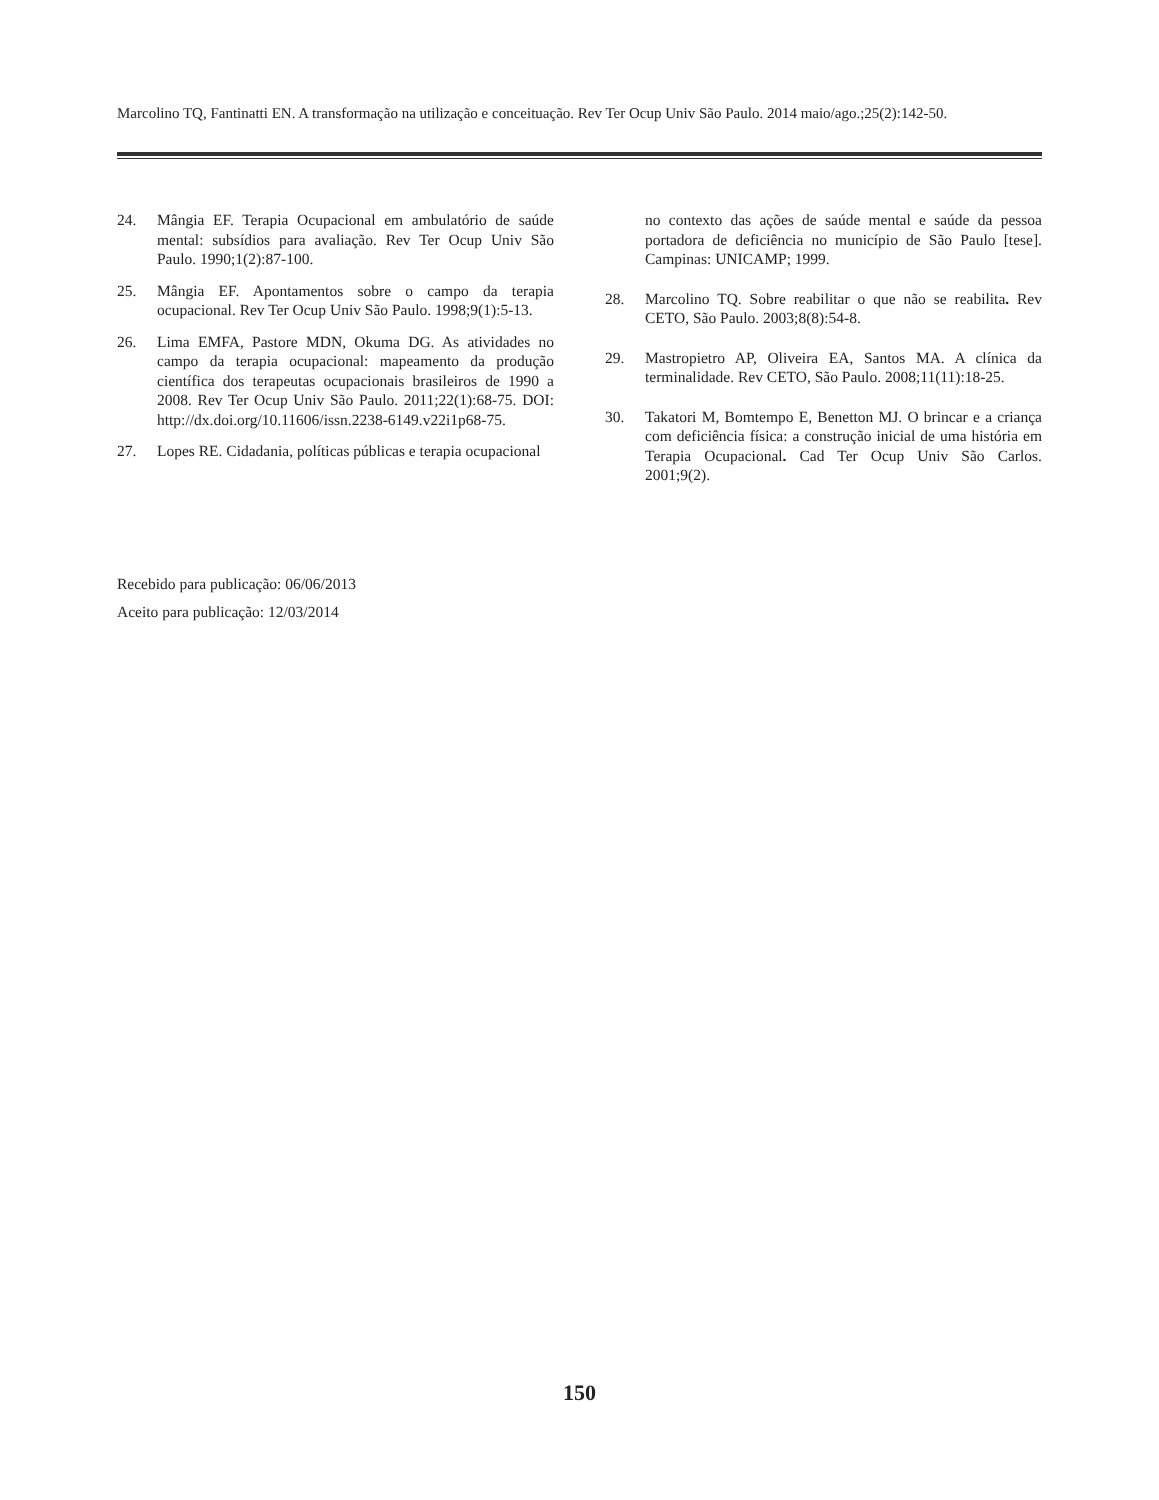Marcolino TQ, Fantinatti EN. A transformação na utilização e conceituação. Rev Ter Ocup Univ São Paulo. 2014 maio/ago.;25(2):142-50.
24. Mângia EF. Terapia Ocupacional em ambulatório de saúde mental: subsídios para avaliação. Rev Ter Ocup Univ São Paulo. 1990;1(2):87-100.
25. Mângia EF. Apontamentos sobre o campo da terapia ocupacional. Rev Ter Ocup Univ São Paulo. 1998;9(1):5-13.
26. Lima EMFA, Pastore MDN, Okuma DG. As atividades no campo da terapia ocupacional: mapeamento da produção científica dos terapeutas ocupacionais brasileiros de 1990 a 2008. Rev Ter Ocup Univ São Paulo. 2011;22(1):68-75. DOI: http://dx.doi.org/10.11606/issn.2238-6149.v22i1p68-75.
27. Lopes RE. Cidadania, políticas públicas e terapia ocupacional
no contexto das ações de saúde mental e saúde da pessoa portadora de deficiência no município de São Paulo [tese]. Campinas: UNICAMP; 1999.
28. Marcolino TQ. Sobre reabilitar o que não se reabilita. Rev CETO, São Paulo. 2003;8(8):54-8.
29. Mastropietro AP, Oliveira EA, Santos MA. A clínica da terminalidade. Rev CETO, São Paulo. 2008;11(11):18-25.
30. Takatori M, Bomtempo E, Benetton MJ. O brincar e a criança com deficiência física: a construção inicial de uma história em Terapia Ocupacional. Cad Ter Ocup Univ São Carlos. 2001;9(2).
Recebido para publicação: 06/06/2013
Aceito para publicação: 12/03/2014
150